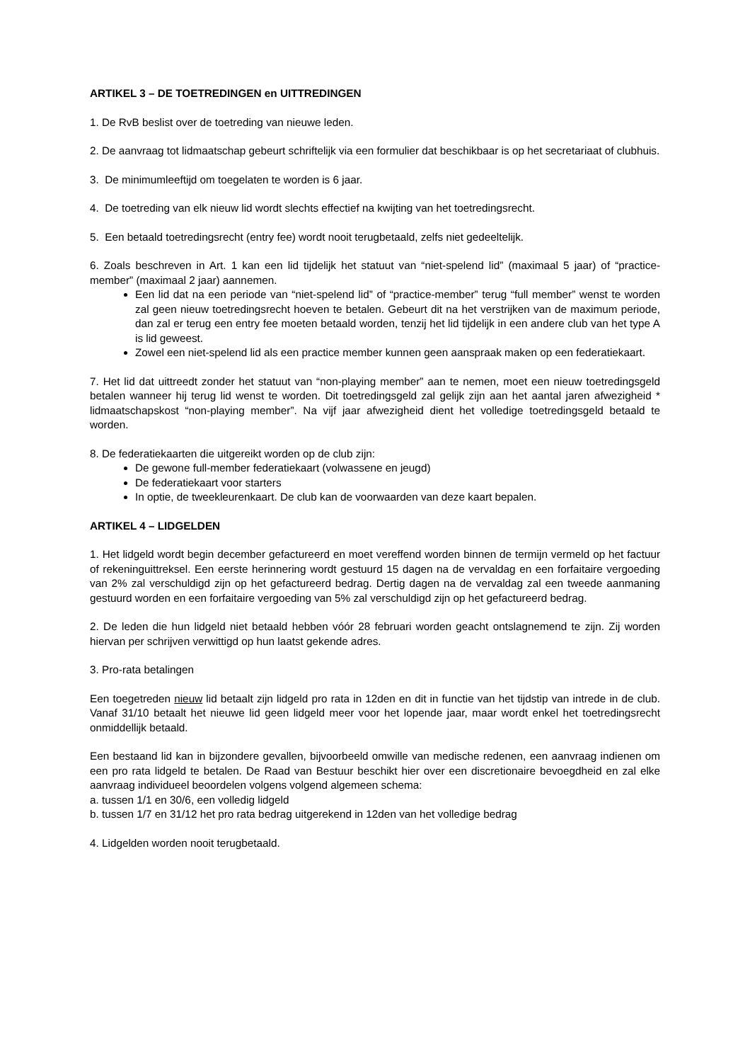ARTIKEL 3 – DE TOETREDINGEN en UITTREDINGEN
1. De RvB beslist over de toetreding van nieuwe leden.
2. De aanvraag tot lidmaatschap gebeurt schriftelijk via een formulier dat beschikbaar is op het secretariaat of clubhuis.
3. De minimumleeftijd om toegelaten te worden is 6 jaar.
4. De toetreding van elk nieuw lid wordt slechts effectief na kwijting van het toetredingsrecht.
5. Een betaald toetredingsrecht (entry fee) wordt nooit terugbetaald, zelfs niet gedeeltelijk.
6. Zoals beschreven in Art. 1 kan een lid tijdelijk het statuut van “niet-spelend lid” (maximaal 5 jaar) of “practice-member” (maximaal 2 jaar) aannemen.
Een lid dat na een periode van “niet-spelend lid” of “practice-member” terug “full member” wenst te worden zal geen nieuw toetredingsrecht hoeven te betalen. Gebeurt dit na het verstrijken van de maximum periode, dan zal er terug een entry fee moeten betaald worden, tenzij het lid tijdelijk in een andere club van het type A is lid geweest.
Zowel een niet-spelend lid als een practice member kunnen geen aanspraak maken op een federatiekaart.
7. Het lid dat uittreedt zonder het statuut van “non-playing member” aan te nemen, moet een nieuw toetredingsgeld betalen wanneer hij terug lid wenst te worden. Dit toetredingsgeld zal gelijk zijn aan het aantal jaren afwezigheid * lidmaatschapskost “non-playing member”. Na vijf jaar afwezigheid dient het volledige toetredingsgeld betaald te worden.
8. De federatiekaarten die uitgereikt worden op de club zijn:
De gewone full-member federatiekaart (volwassene en jeugd)
De federatiekaart voor starters
In optie, de tweekleurenkaart. De club kan de voorwaarden van deze kaart bepalen.
ARTIKEL 4 – LIDGELDEN
1. Het lidgeld wordt begin december gefactureerd en moet vereffend worden binnen de termijn vermeld op het factuur of rekeninguittreksel. Een eerste herinnering wordt gestuurd 15 dagen na de vervaldag en een forfaitaire vergoeding van 2% zal verschuldigd zijn op het gefactureerd bedrag. Dertig dagen na de vervaldag zal een tweede aanmaning gestuurd worden en een forfaitaire vergoeding van 5% zal verschuldigd zijn op het gefactureerd bedrag.
2. De leden die hun lidgeld niet betaald hebben vóór 28 februari worden geacht ontslagnemend te zijn. Zij worden hiervan per schrijven verwittigd op hun laatst gekende adres.
3. Pro-rata betalingen
Een toegetreden nieuw lid betaalt zijn lidgeld pro rata in 12den en dit in functie van het tijdstip van intrede in de club. Vanaf 31/10 betaalt het nieuwe lid geen lidgeld meer voor het lopende jaar, maar wordt enkel het toetredingsrecht onmiddellijk betaald.
Een bestaand lid kan in bijzondere gevallen, bijvoorbeeld omwille van medische redenen, een aanvraag indienen om een pro rata lidgeld te betalen. De Raad van Bestuur beschikt hier over een discretionaire bevoegdheid en zal elke aanvraag individueel beoordelen volgens volgend algemeen schema:
a. tussen 1/1 en 30/6, een volledig lidgeld
b. tussen 1/7 en 31/12 het pro rata bedrag uitgerekend in 12den van het volledige bedrag
4. Lidgelden worden nooit terugbetaald.